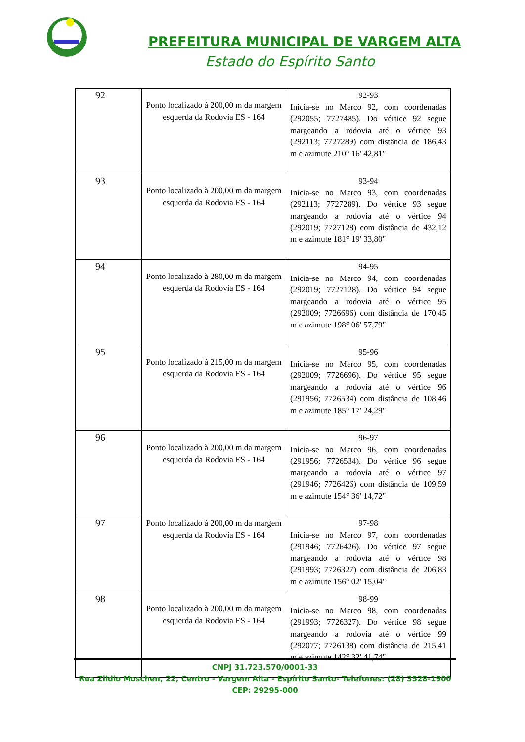PREFEITURA MUNICIPAL DE VARGEM ALTA
Estado do Espírito Santo
| 92 | Ponto localizado à 200,00 m da margem esquerda da Rodovia ES - 164 | 92-93 Inicia-se no Marco 92, com coordenadas (292055; 7727485). Do vértice 92 segue margeando a rodovia até o vértice 93 (292113; 7727289) com distância de 186,43 m e azimute 210° 16' 42,81" |
| 93 | Ponto localizado à 200,00 m da margem esquerda da Rodovia ES - 164 | 93-94 Inicia-se no Marco 93, com coordenadas (292113; 7727289). Do vértice 93 segue margeando a rodovia até o vértice 94 (292019; 7727128) com distância de 432,12 m e azimute 181° 19' 33,80" |
| 94 | Ponto localizado à 280,00 m da margem esquerda da Rodovia ES - 164 | 94-95 Inicia-se no Marco 94, com coordenadas (292019; 7727128). Do vértice 94 segue margeando a rodovia até o vértice 95 (292009; 7726696) com distância de 170,45 m e azimute 198° 06' 57,79" |
| 95 | Ponto localizado à 215,00 m da margem esquerda da Rodovia ES - 164 | 95-96 Inicia-se no Marco 95, com coordenadas (292009; 7726696). Do vértice 95 segue margeando a rodovia até o vértice 96 (291956; 7726534) com distância de 108,46 m e azimute 185° 17' 24,29" |
| 96 | Ponto localizado à 200,00 m da margem esquerda da Rodovia ES - 164 | 96-97 Inicia-se no Marco 96, com coordenadas (291956; 7726534). Do vértice 96 segue margeando a rodovia até o vértice 97 (291946; 7726426) com distância de 109,59 m e azimute 154° 36' 14,72" |
| 97 | Ponto localizado à 200,00 m da margem esquerda da Rodovia ES - 164 | 97-98 Inicia-se no Marco 97, com coordenadas (291946; 7726426). Do vértice 97 segue margeando a rodovia até o vértice 98 (291993; 7726327) com distância de 206,83 m e azimute 156° 02' 15,04" |
| 98 | Ponto localizado à 200,00 m da margem esquerda da Rodovia ES - 164 | 98-99 Inicia-se no Marco 98, com coordenadas (291993; 7726327). Do vértice 98 segue margeando a rodovia até o vértice 99 (292077; 7726138) com distância de 215,41 m e azimute 142° 32' 41,74" |
CNPJ 31.723.570/0001-33
Rua Zildio Moschen, 22, Centro - Vargem Alta - Espírito Santo- Telefones: (28) 3528-1900
CEP: 29295-000